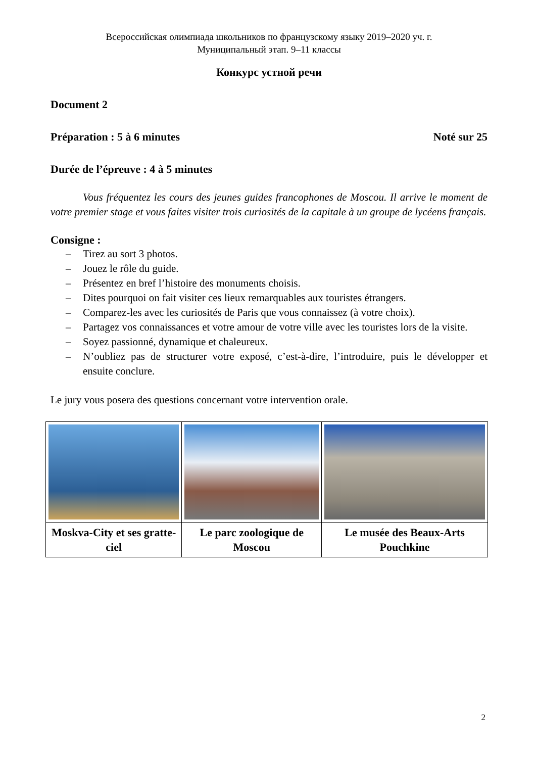Всероссийская олимпиада школьников по французскому языку 2019–2020 уч. г.
Муниципальный этап. 9–11 классы
Конкурс устной речи
Document 2
Préparation : 5 à 6 minutes Noté sur 25
Durée de l’épreuve : 4 à 5 minutes
Vous fréquentez les cours des jeunes guides francophones de Moscou. Il arrive le moment de votre premier stage et vous faites visiter trois curiosités de la capitale à un groupe de lycéens français.
Consigne :
– Tirez au sort 3 photos.
– Jouez le rôle du guide.
– Présentez en bref l’histoire des monuments choisis.
– Dites pourquoi on fait visiter ces lieux remarquables aux touristes étrangers.
– Comparez-les avec les curiosités de Paris que vous connaissez (à votre choix).
– Partagez vos connaissances et votre amour de votre ville avec les touristes lors de la visite.
– Soyez passionné, dynamique et chaleureux.
– N’oubliez pas de structurer votre exposé, c’est-à-dire, l’introduire, puis le développer et ensuite conclure.
Le jury vous posera des questions concernant votre intervention orale.
| Moskva-City et ses gratte-ciel | Le parc zoologique de Moscou | Le musée des Beaux-Arts Pouchkine |
2